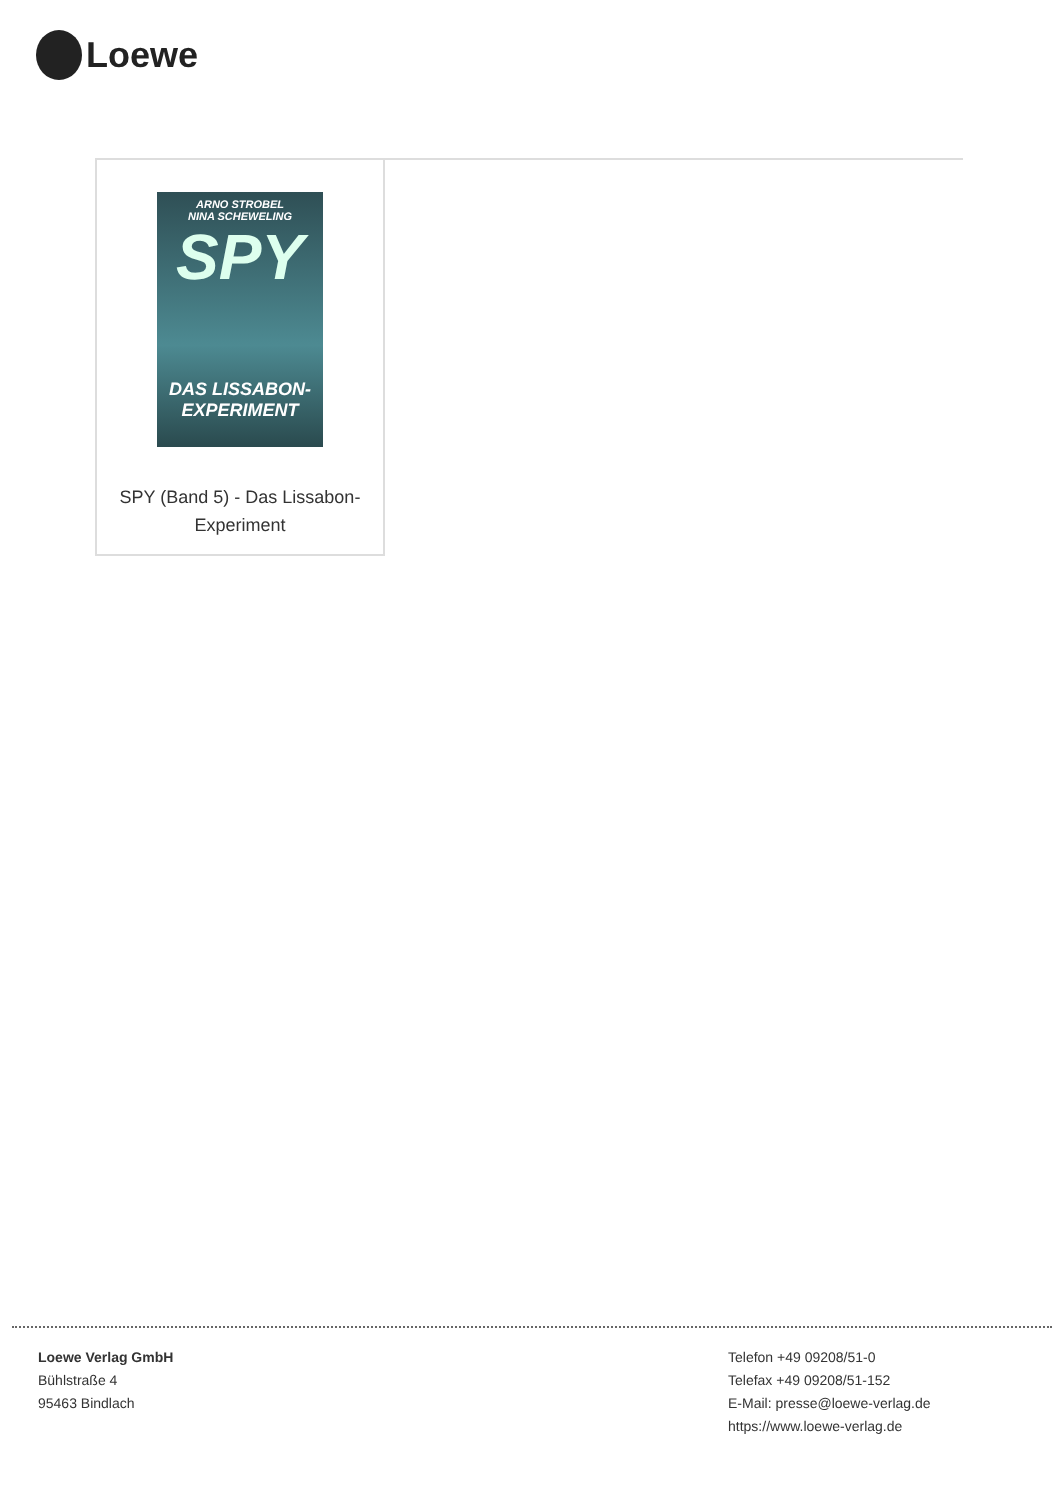Loewe
ARNO STROBEL
NINA SCHEWELING
SPY
DAS LISSABON-
EXPERIMENT
SPY (Band 5) - Das Lissabon-
Experiment
Loewe Verlag GmbH
Bühlstraße 4
95463 Bindlach
Telefon +49 09208/51-0
Telefax +49 09208/51-152
E-Mail: presse@loewe-verlag.de
https://www.loewe-verlag.de